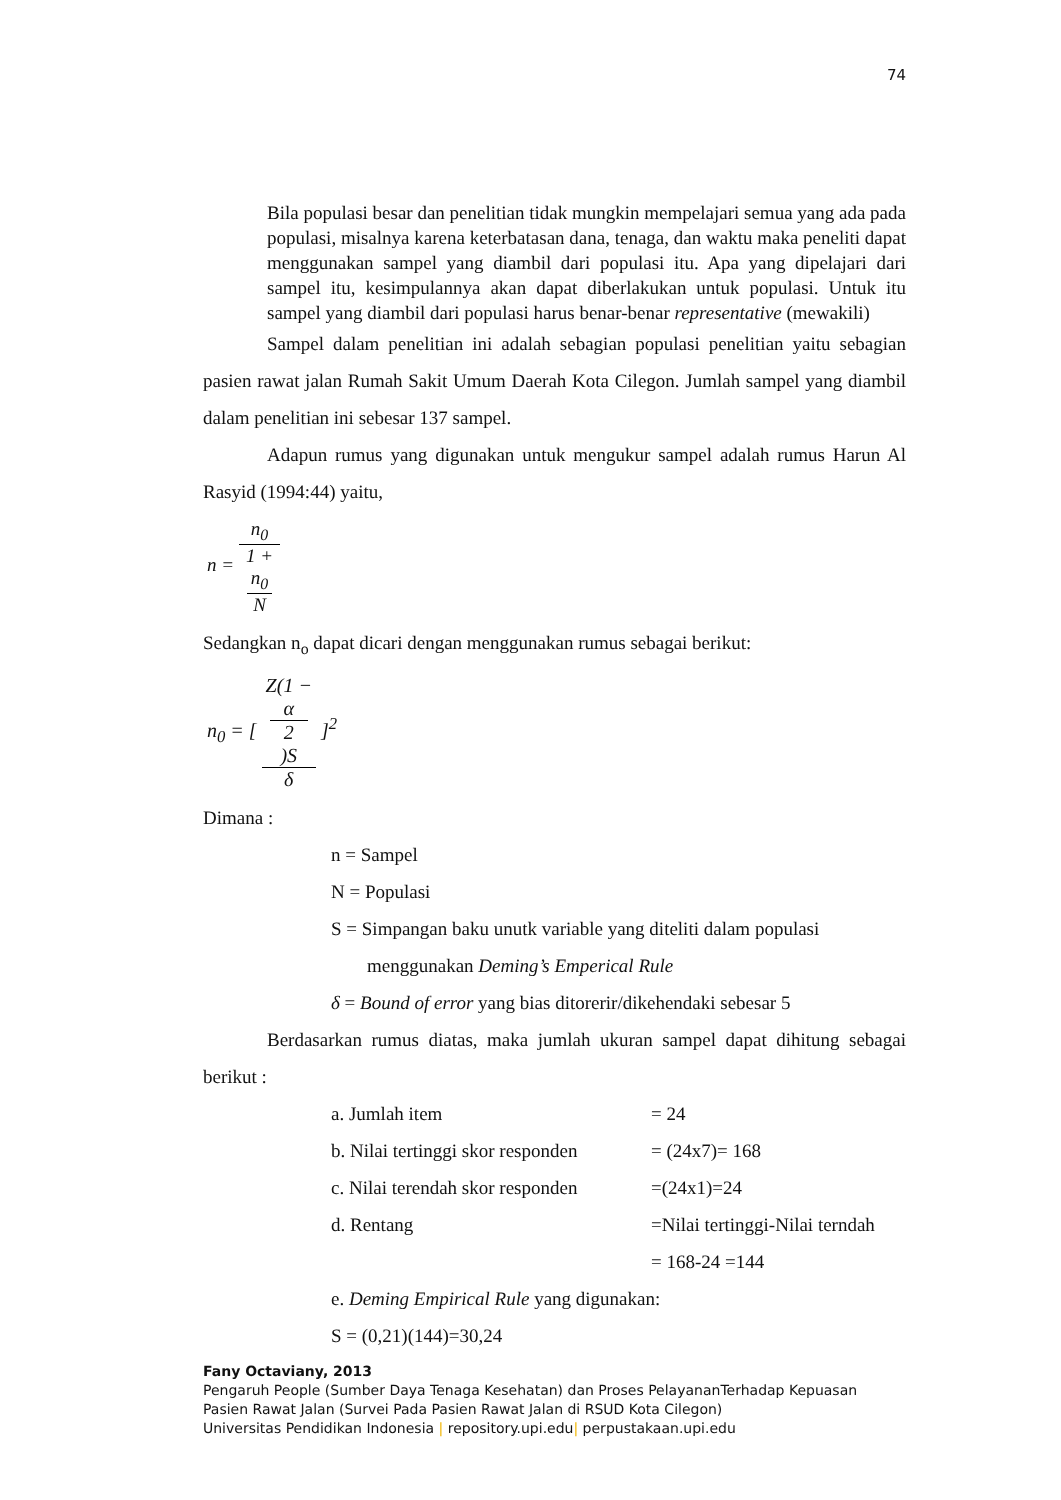74
Bila populasi besar dan penelitian tidak mungkin mempelajari semua yang ada pada populasi, misalnya karena keterbatasan dana, tenaga, dan waktu maka peneliti dapat menggunakan sampel yang diambil dari populasi itu. Apa yang dipelajari dari sampel itu, kesimpulannya akan dapat diberlakukan untuk populasi. Untuk itu sampel yang diambil dari populasi harus benar-benar representative (mewakili)
Sampel dalam penelitian ini adalah sebagian populasi penelitian yaitu sebagian pasien rawat jalan Rumah Sakit Umum Daerah Kota Cilegon. Jumlah sampel yang diambil dalam penelitian ini sebesar 137 sampel.
Adapun rumus yang digunakan untuk mengukur sampel adalah rumus Harun Al Rasyid (1994:44) yaitu,
n = n<sub>0</sub> 1 +
n<sub>0</sub>
N
Sedangkan n<sub>o</sub> dapat dicari dengan menggunakan rumus sebagai berikut:
n<sub>0</sub> = [ Z(1 −
α
2)S δ ]<sup>2</sup>
Dimana :
n = Sampel
N = Populasi
S = Simpangan baku unutk variable yang diteliti dalam populasi
menggunakan Deming’s Emperical Rule
δ = Bound of error yang bias ditorerir/dikehendaki sebesar 5
Berdasarkan rumus diatas, maka jumlah ukuran sampel dapat dihitung sebagai berikut :
a. Jumlah item = 24
b. Nilai tertinggi skor responden
= (24x7)= 168
c. Nilai terendah skor responden
=(24x1)=24
d. Rentang =Nilai tertinggi-Nilai terndah
= 168-24 =144
e. Deming Empirical Rule yang digunakan:
S = (0,21)(144)=30,24
Fany Octaviany, 2013
Pengaruh People (Sumber Daya Tenaga Kesehatan) dan Proses PelayananTerhadap Kepuasan
Pasien Rawat Jalan (Survei Pada Pasien Rawat Jalan di RSUD Kota Cilegon)
Universitas Pendidikan Indonesia | repository.upi.edu| perpustakaan.upi.edu